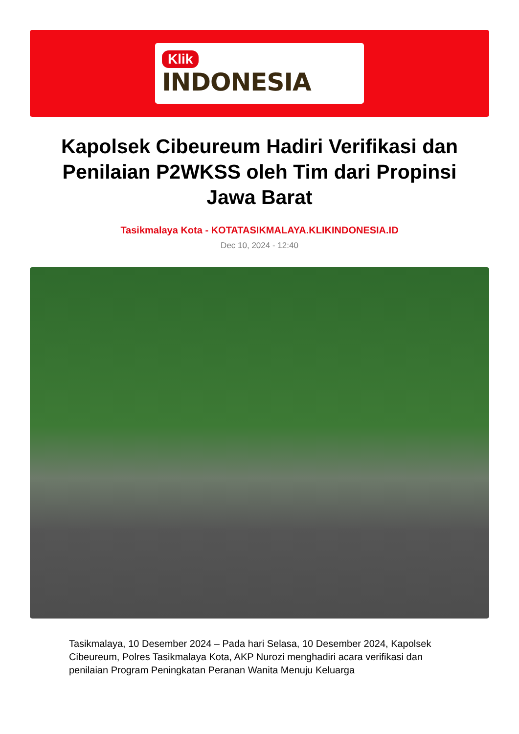Klik
INDONESIA
Kapolsek Cibeureum Hadiri Verifikasi dan Penilaian P2WKSS oleh Tim dari Propinsi Jawa Barat
Tasikmalaya Kota - KOTATASIKMALAYA.KLIKINDONESIA.ID
Dec 10, 2024 - 12:40
Tasikmalaya, 10 Desember 2024 – Pada hari Selasa, 10 Desember 2024, Kapolsek Cibeureum, Polres Tasikmalaya Kota, AKP Nurozi menghadiri acara verifikasi dan penilaian Program Peningkatan Peranan Wanita Menuju Keluarga